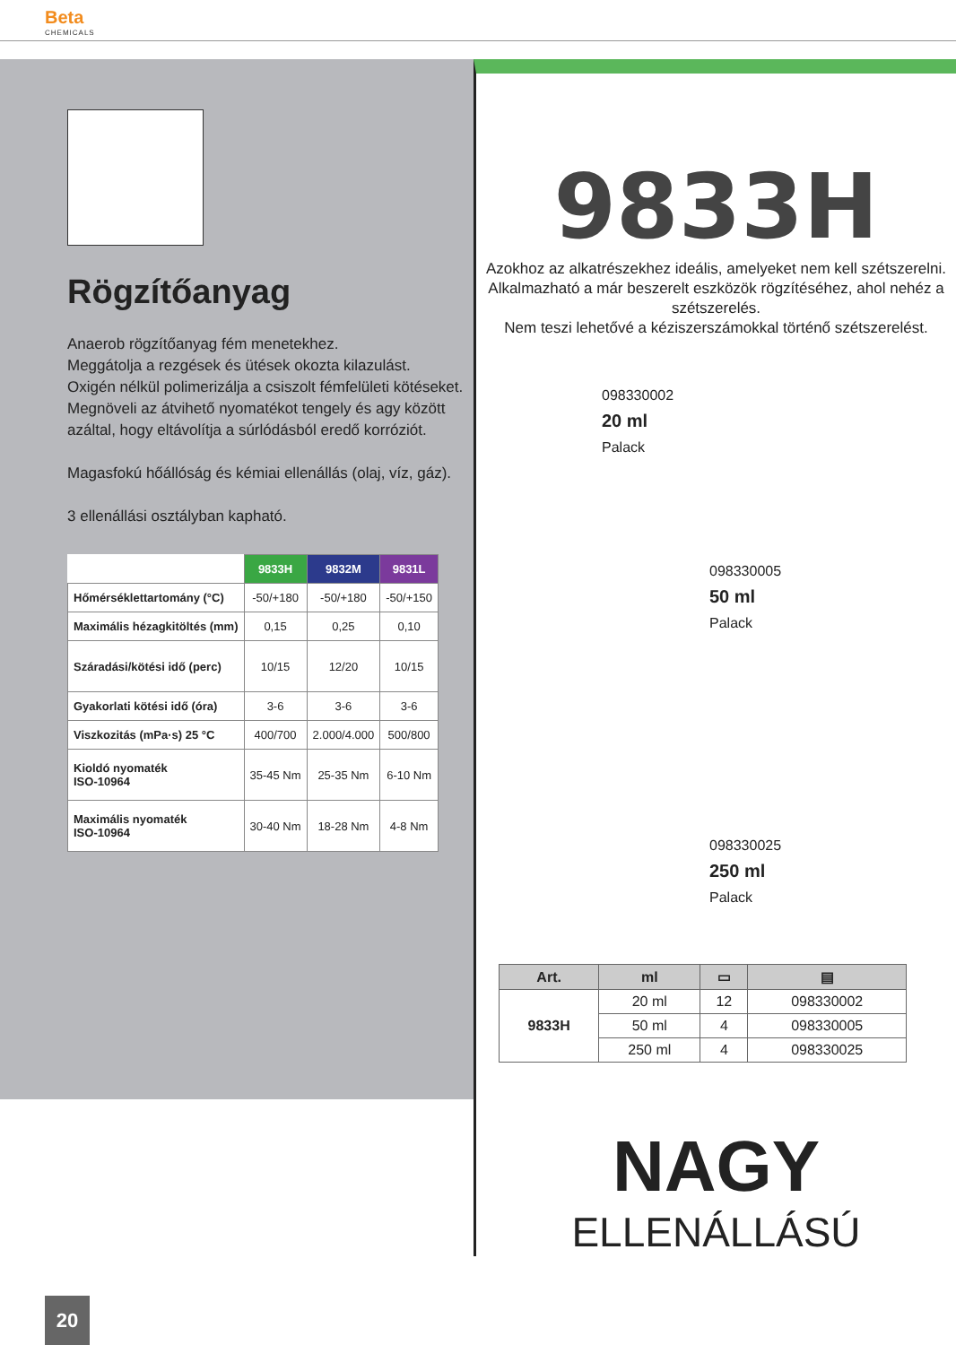Beta
CHEMICALS
Rögzítőanyag
Anaerob rögzítőanyag fém menetekhez.
Meggátolja a rezgések és ütések okozta kilazulást.
Oxigén nélkül polimerizálja a csiszolt fémfelületi kötéseket.
Megnöveli az átvihető nyomatékot tengely és agy között azáltal, hogy eltávolítja a súrlódásból eredő korróziót.
Magasfokú hőállóság és kémiai ellenállás (olaj, víz, gáz).
3 ellenállási osztályban kapható.
| | 9833H | 9832M | 9831L |
| --- | --- | --- | --- |
| Hőmérséklettartomány (°C) | -50/+180 | -50/+180 | -50/+150 |
| Maximális hézagkitöltés (mm) | 0,15 | 0,25 | 0,10 |
| Száradási/kötési idő (perc) | 10/15 | 12/20 | 10/15 |
| Gyakorlati kötési idő (óra) | 3-6 | 3-6 | 3-6 |
| Viszkozitás (mPa·s) 25 °C | 400/700 | 2.000/4.000 | 500/800 |
| Kioldó nyomaték ISO-10964 | 35-45 Nm | 25-35 Nm | 6-10 Nm |
| Maximális nyomaték ISO-10964 | 30-40 Nm | 18-28 Nm | 4-8 Nm |
9833H
Azokhoz az alkatrészekhez ideális, amelyeket nem kell szétszerelni. Alkalmazható a már beszerelt eszközök rögzítéséhez, ahol nehéz a szétszerelés.
Nem teszi lehetővé a kéziszerszámokkal történő szétszerelést.
098330002
20 ml
Palack
098330005
50 ml
Palack
098330025
250 ml
Palack
| Art. | ml | ▭ | ▤ |
| --- | --- | --- | --- |
| 9833H | 20 ml | 12 | 098330002 |
| | 50 ml | 4 | 098330005 |
| | 250 ml | 4 | 098330025 |
NAGY
ELLENÁLLÁSÚ
20